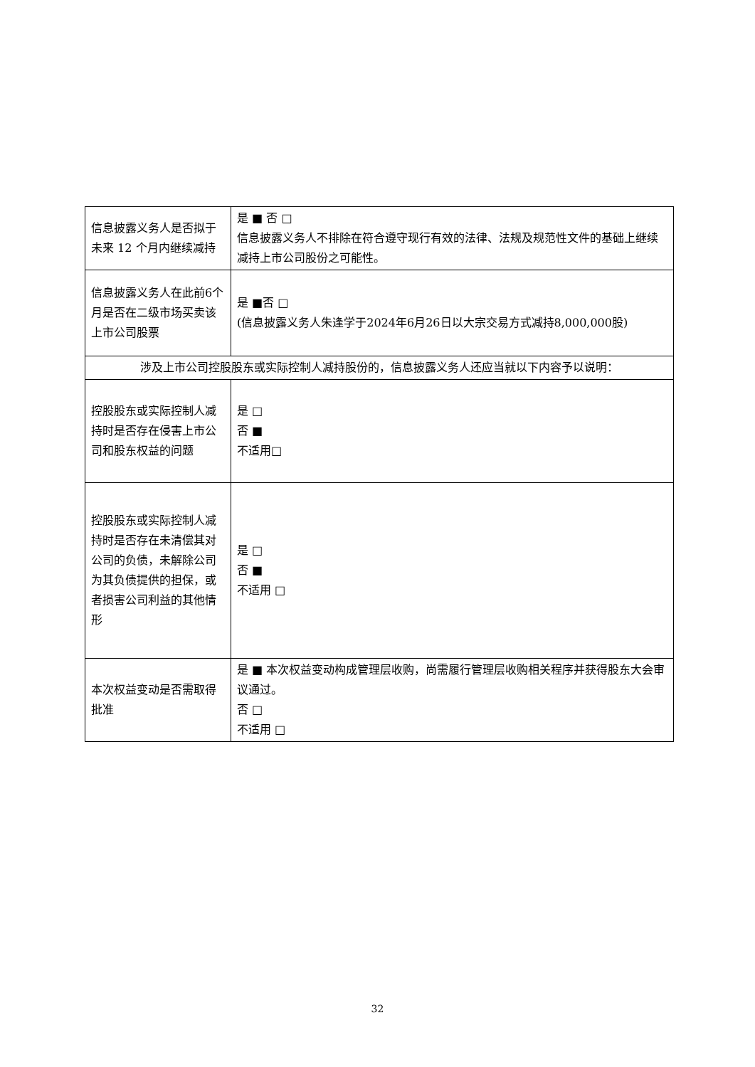| 信息披露义务人是否拟于未来 12 个月内继续减持 | 是 ■ 否 □ 信息披露义务人不排除在符合遵守现行有效的法律、法规及规范性文件的基础上继续减持上市公司股份之可能性。 |
| 信息披露义务人在此前6个月是否在二级市场买卖该上市公司股票 | 是 ■否 □ (信息披露义务人朱逢学于2024年6月26日以大宗交易方式减持8,000,000股) |
| 涉及上市公司控股股东或实际控制人减持股份的，信息披露义务人还应当就以下内容予以说明： | |
| 控股股东或实际控制人减持时是否存在侵害上市公司和股东权益的问题 | 是 □ 否 ■ 不适用□ |
| 控股股东或实际控制人减持时是否存在未清偿其对公司的负债，未解除公司为其负债提供的担保，或者损害公司利益的其他情形 | 是 □ 否 ■ 不适用 □ |
| 本次权益变动是否需取得批准 | 是 ■ 本次权益变动构成管理层收购，尚需履行管理层收购相关程序并获得股东大会审议通过。 否 □ 不适用 □ |
32